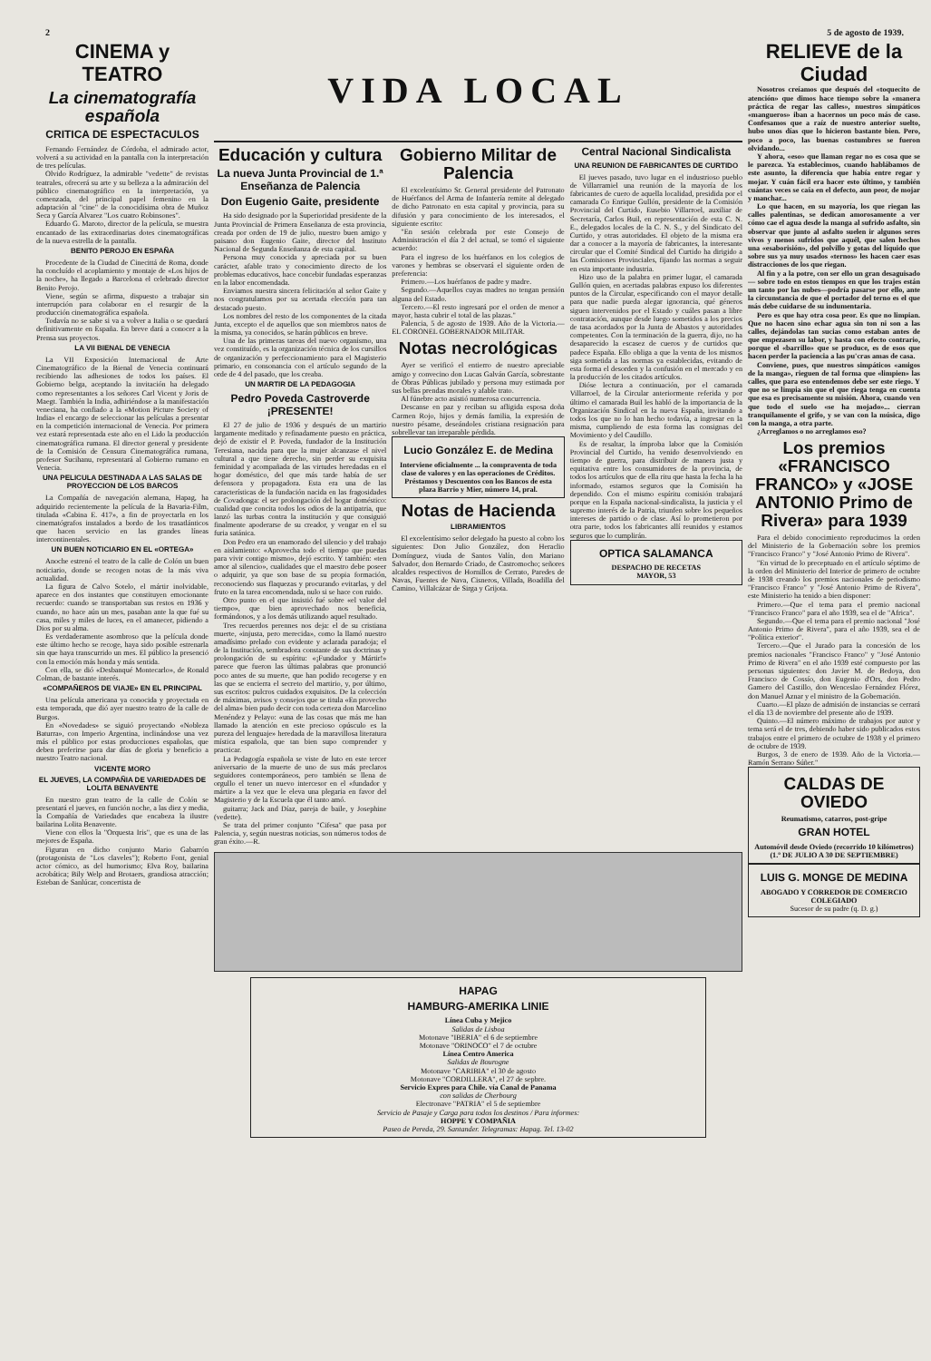2 5 de agosto de 1939.
CINEMA y TEATRO
La cinematografía española
CRITICA DE ESPECTACULOS
Fernando Fernández de Córdoba, el admirado actor, volverá a su actividad en la pantalla con la interpretación de tres películas.
Olvido Rodríguez, la admirable "vedette" de revistas teatrales, ofrecerá su arte y su belleza a la admiración del público cinematográfico en la interpretación, ya comenzada, del principal papel femenino en la adaptación al "cine" de la conocidísima obra de Muñoz Seca y García Alvarez "Los cuatro Robinsones".
Eduardo G. Maroto, director de la película, se muestra encantado de las extraordinarias dotes cinematográficas de la nueva estrella de la pantalla.
BENITO PEROJO EN ESPAÑA
Procedente de la Ciudad de Cinecittá de Roma, donde ha concluído el acoplamiento y montaje de «Los hijos de la noche», ha llegado a Barcelona el celebrado director Benito Perojo.
Viene, según se afirma, dispuesto a trabajar sin interrupción para colaborar en el resurgir de la producción cinematográfica española.
Todavía no se sabe si va a volver a Italia o se quedará definitivamente en España. En breve dará a conocer a la Prensa sus proyectos.
LA VII BIENAL DE VENECIA
La VII Exposición Internacional de Arte Cinematográfico de la Bienal de Venecia continuará recibiendo las adhesiones de todos los países. El Gobierno belga, aceptando la invitación ha delegado como representantes a los señores Carl Vicent y Joris de Maegt. También la India, adhiriéndose a la manifestación veneciana, ha confiado a la «Motion Picture Society of India» el encargo de seleccionar las películas a presentar en la competición internacional de Venecia. Por primera vez estará representada este año en el Lido la producción cinematográfica rumana. El director general y presidente de la Comisión de Censura Cinematográfica rumana, profesor Sucihanu, representará al Gobierno rumano en Venecia.
UNA PELICULA DESTINADA A LAS SALAS DE PROYECCION DE LOS BARCOS
La Compañía de navegación alemana, Hapag, ha adquirido recientemente la película de la Bavaria-Film, titulada «Cabina E. 417», a fin de proyectarla en los cinematógrafos instalados a bordo de los trasatlánticos que hacen servicio en las grandes líneas intercontinentales.
UN BUEN NOTICIARIO EN EL «ORTEGA»
Anoche estrenó el teatro de la calle de Colón un buen noticiario, donde se recogen notas de la más viva actualidad.
La figura de Calvo Sotelo, el mártir inolvidable, aparece en dos instantes que constituyen emocionante recuerdo: cuando se transportaban sus restos en 1936 y cuando, no hace aún un mes, pasaban ante la que fué su casa, miles y miles de luces, en el amanecer, pidiendo a Dios por su alma.
Es verdaderamente asombroso que la película donde este último hecho se recoge, haya sido posible estrenarla sin que haya transcurrido un mes. El público la presenció con la emoción más honda y más sentida.
Con ella, se dió «Desbanqué Montecarlo», de Ronald Colman, de bastante interés.
«COMPAÑEROS DE VIAJE» EN EL PRINCIPAL
Una película americana ya conocida y proyectada en esta temporada, que dió ayer nuestro teatro de la calle de Burgos.
En «Novedades» se siguió proyectando «Nobleza Baturra», con Imperio Argentina, inclinándose una vez más el público por estas producciones españolas, que deben preferirse para dar días de gloria y beneficio a nuestro Teatro nacional.
VICENTE MORO
EL JUEVES, LA COMPAÑIA DE VARIEDADES DE LOLITA BENAVENTE
En nuestro gran teatro de la calle de Colón se presentará el jueves, en función noche, a las diez y media, la Compañía de Variedades que encabeza la ilustre bailarina Lolita Benavente.
Viene con ellos la "Orquesta Iris", que es una de las mejores de España.
Figuran en dicho conjunto Mario Gabarrón (protagonista de "Los claveles"); Roberto Font, genial actor cómico, as del humorismo; Elva Roy, bailarina acrobática; Bily Welp and Brotaers, grandiosa atracción; Esteban de Sanlúcar, concertista de
VIDA LOCAL
Educación y cultura
La nueva Junta Provincial de 1.ª Enseñanza de Palencia
Don Eugenio Gaite, presidente
Ha sido designado por la Superioridad presidente de la Junta Provincial de Primera Enseñanza de esta provincia, creada por orden de 19 de julio, nuestro buen amigo y paisano don Eugenio Gaite, director del Instituto Nacional de Segunda Enseñanza de esta capital.
Persona muy conocida y apreciada por su buen carácter, afable trato y conocimiento directo de los problemas educativos, hace concebir fundadas esperanzas en la labor encomendada.
Enviamos nuestra sincera felicitación al señor Gaite y nos congratulamos por su acertada elección para tan destacado puesto.
Los nombres del resto de los componentes de la citada Junta, excepto el de aquellos que son miembros natos de la misma, ya conocidos, se harán públicos en breve.
Una de las primeras tareas del nuevo organismo, una vez constituído, es la organización técnica de los cursillos de organización y perfeccionamiento para el Magisterio primario, en consonancia con el artículo segundo de la orde de 4 del pasado, que los creaba.
UN MARTIR DE LA PEDAGOGIA
Pedro Poveda Castroverde ¡PRESENTE!
El 27 de julio de 1936 y después de un martirio largamente meditado y refinadamente puesto en práctica, dejó de existir el P. Poveda, fundador de la Institución Teresiana, nacida para que la mujer alcanzase el nivel cultural a que tiene derecho, sin perder su exquisita feminidad y acompañada de las virtudes heredadas en el hogar doméstico, del que más tarde había de ser defensora y propagadora. Esta era una de las características de la fundación nacida en las fragosidades de Covadonga: el ser prolongación del hogar doméstico: cualidad que concita todos los odios de la antipatria, que lanzó las turbas contra la institución y que consiguió finalmente apoderarse de su creador, y vengar en el su furia satánica.
Don Pedro era un enamorado del silencio y del trabajo en aislamiento: «Aprovecha todo el tiempo que puedas para vivir contigo mismo», dejó escrito. Y también: «ten amor al silencio», cualidades que el maestro debe poseer o adquirir, ya que son base de su propia formación, reconociendo sus flaquezas y procurando evitarlas, y del fruto en la tarea encomendada, nulo si se hace con ruido.
Otro punto en el que insistió fué sobre «el valor del tiempo», que bien aprovechado nos beneficia, formándonos, y a los demás utilizando aquel resultado.
Tres recuerdos perennes nos deja: el de su cristiana muerte, «injusta, pero merecida», como la llamó nuestro amadísimo prelado con evidente y aclarada paradoja; el de la Institución, sembradora constante de sus doctrinas y prolongación de su espíritu: «¡Fundador y Mártir!» parece que fueron las últimas palabras que pronunció poco antes de su muerte, que han podido recogerse y en las que se encierra el secreto del martirio, y, por último, sus escritos: pulcros cuidados exquisitos. De la colección de máximas, avisos y consejos que se titula «En provecho del alma» bien pudo decir con toda certeza don Marcelino Menéndez y Pelayo: «una de las cosas que más me han llamado la atención en este precioso opúsculo es la pureza del lenguaje» heredada de la maravillosa literatura mística española, que tan bien supo comprender y practicar.
La Pedagogía española se viste de luto en este tercer aniversario de la muerte de uno de sus más preclaros seguidores contemporáneos, pero también se llena de orgullo el tener un nuevo intercesor en el «fundador y mártir» a la vez que le eleva una plegaria en favor del Magisterio y de la Escuela que él tanto amó.
guitarra; Jack and Díaz, pareja de baile, y Josephine (vedette).
Se trata del primer conjunto "Cifesa" que pasa por Palencia, y, según nuestras noticias, son números todos de gran éxito.—R.
Gobierno Militar de Palencia
El excelentísimo Sr. General presidente del Patronato de Huérfanos del Arma de Infantería remite al delegado de dicho Patronato en esta capital y provincia, para su difusión y para conocimiento de los interesados, el siguiente escrito:
"En sesión celebrada por este Consejo de Administración el día 2 del actual, se tomó el siguiente acuerdo:
Para el ingreso de los huérfanos en los colegios de varones y hembras se observará el siguiente orden de preferencia:
Primero.—Los huérfanos de padre y madre.
Segundo.—Aquellos cuyas madres no tengan pensión alguna del Estado.
Tercero.—El resto ingresará por el orden de menor a mayor, hasta cubrir el total de las plazas."
Palencia, 5 de agosto de 1939. Año de la Victoria.—EL CORONEL GOBERNADOR MILITAR.
Notas necrológicas
Ayer se verificó el entierro de nuestro apreciable amigo y convecino don Lucas Galván García, sobrestante de Obras Públicas jubilado y persona muy estimada por sus bellas prendas morales y afable trato.
Al fúnebre acto asistió numerosa concurrencia.
Descanse en paz y reciban su afligida esposa doña Carmen Rojo, hijos y demás familia, la expresión de nuestro pésame, deseándoles cristiana resignación para sobrellevar tan irreparable pérdida.
Lucio González E. de Medina
Interviene oficialmente ... la compraventa de toda clase de valores y en las operaciones de Créditos. Préstamos y Descuentos con los Bancos de esta plaza Barrio y Mier, número 14, pral.
Notas de Hacienda
LIBRAMIENTOS
El excelentísimo señor delegado ha puesto al cobro los siguientes: Don Julio González, don Heraclio Domínguez, viuda de Santos Valín, don Mariano Salvador, don Bernardo Criado, de Castromocho; señores alcaldes respectivos de Hornillos de Cerrato, Paredes de Navas, Fuentes de Nava, Cisneros, Villada, Boadilla del Camino, Villalcázar de Sirga y Grijota.
Central Nacional Sindicalista
UNA REUNION DE FABRICANTES DE CURTIDO
El jueves pasado, tuvo lugar en el industrioso pueblo de Villarramiel una reunión de la mayoría de los fabricantes de cuero de aquella localidad, presidida por el camarada Co Enrique Gullón, presidente de la Comisión Provincial del Curtido, Eusebio Villarroel, auxiliar de Secretaría, Carlos Buil, en representación de esta C. N. E., delegados locales de la C. N. S., y del Sindicato del Curtido, y otras autoridades. El objeto de la misma era dar a conocer a la mayoría de fabricantes, la interesante circular que el Comité Sindical del Curtido ha dirigido a las Comisiones Provinciales, fijando las normas a seguir en esta importante industria.
Hizo uso de la palabra en primer lugar, el camarada Gullón quien, en acertadas palabras expuso los diferentes puntos de la Circular, especificando con el mayor detalle para que nadie pueda alegar ignorancia, qué géneros siguen intervenidos por el Estado y cuáles pasan a libre contratación, aunque desde luego sometidos a los precios de tasa acordados por la Junta de Abastos y autoridades competentes. Con la terminación de la guerra, dijo, no ha desaparecido la escasez de cueros y de curtidos que padece España. Ello obliga a que la venta de los mismos siga sometida a las normas ya establecidas, evitando de esta forma el desorden y la confusión en el mercado y en la producción de los citados artículos.
Dióse lectura a continuación, por el camarada Villarroel, de la Circular anteriormente referida y por último el camarada Buil les habló de la importancia de la Organización Sindical en la nueva España, invitando a todos los que no lo han hecho todavía, a ingresar en la misma, cumpliendo de esta forma las consignas del Movimiento y del Caudillo.
Es de resaltar, la ímproba labor que la Comisión Provincial del Curtido, ha venido desenvolviendo en tiempo de guerra, para distribuir de manera justa y equitativa entre los consumidores de la provincia, de todos los artículos que de ella ritu que hasta la fecha la ha informado, estamos seguros que la Comisión ha dependido. Con el mismo espíritu comisión trabajará porque en la España nacional-sindicalista, la justicia y el supremo interés de la Patria, triunfen sobre los pequeños intereses de partido o de clase. Así lo prometieron por otra parte, todos los fabricantes allí reunidos y estamos seguros que lo cumplirán.
OPTICA SALAMANCA
DESPACHO DE RECETAS
MAYOR, 53
HAPAG
HAMBURG-AMERIKA LINIE
Línea Cuba y Mejico
Salidas de Lisboa
Motonave "IBERIA" el 6 de septiembre
Motonave "ORINOCO" el 7 de octubre
Línea Centro America
Salidas de Bourogne
Motonave "CARIBIA" el 30 de agosto
Motonave "CORDILLERA", el 27 de sepbre.
Servicio Expres para Chile. vía Canal de Panama
con salidas de Cherbourg
Electronave "PATRIA" el 5 de septiembre
Servicio de Pasaje y Carga para todos los destinos / Para informes:
HOPPE Y COMPAÑIA
Paseo de Pereda, 29. Santander. Telegramas: Hapag. Tel. 13-02
RELIEVE de la Ciudad
Nosotros creíamos que después del «toquecito de atención» que dimos hace tiempo sobre la «manera práctica de regar las calles», nuestros simpáticos «mangueros» iban a hacernos un poco más de caso. Confesamos que a raíz de nuestro anterior suelto, hubo unos días que lo hicieron bastante bien. Pero, poco a poco, las buenas costumbres se fueron olvidando...
Y ahora, «eso» que llaman regar no es cosa que se le parezca. Ya establecimos, cuando hablábamos de este asunto, la diferencia que había entre regar y mojar. Y cuán fácil era hacer esto último, y también cuántas veces se caía en el defecto, aun peor, de mojar y manchar...
Lo que hacen, en su mayoría, los que riegan las calles palentinas, se dedican amorosamente a ver cómo cae el agua desde la manga al sufrido asfalto, sin observar que junto al asfalto suelen ir algunos seres vivos y menos sufridos que aquél, que salen hechos una «esaborisión», del polvillo y gotas del líquido que sobre sus ya muy usados «ternos» les hacen caer esas distracciones de los que riegan.
Al fin y a la potre, con ser ello un gran desaguisado — sobre todo en estos tiempos en que los trajes están un tanto por las nubes—podría pasarse por ello, ante la circunstancia de que el portador del terno es el que más debe cuidarse de su indumentaria.
Pero es que hay otra cosa peor. Es que no limpian. Que no hacen sino echar agua sin ton ni son a las calles, dejándolas tan sucias como estaban antes de que empezasen su labor, y hasta con efecto contrario, porque el «barrillo» que se produce, es de esos que hacen perder la paciencia a las pu'cras amas de casa.
Conviene, pues, que nuestros simpáticos «amigos de la manga», rieguen de tal forma que «limpien» las calles, que para eso entendemos debe ser este riego. Y que no se limpia sin que el que riega tenga en cuenta que esa es precisamente su misión. Ahora, cuando ven que todo el suelo «se ha mojado»... cierran tranquilamente el grifo, y se van con la música, digo con la manga, a otra parte.
¿Arreglamos o no arreglamos eso?
Los premios «FRANCISCO FRANCO» y «JOSE ANTONIO Primo de Rivera» para 1939
Para el debido conocimiento reproducimos la orden del Ministerio de la Gobernación sobre los premios "Francisco Franco" y "José Antonio Primo de Rivera".
"En virtud de lo preceptuado en el artículo séptimo de la orden del Ministerio del Interior de primero de octubre de 1938 creando los premios nacionales de periodismo "Francisco Franco" y "José Antonio Primo de Rivera", este Ministerio ha tenido a bien disponer:
Primero.—Que el tema para el premio nacional "Francisco Franco" para el año 1939, sea el de "Africa".
Segundo.—Que el tema para el premio nacional "José Antonio Primo de Rivera", para el año 1939, sea el de "Política exterior".
Tercero.—Que el Jurado para la concesión de los premios nacionales "Francisco Franco" y "José Antonio Primo de Rivera" en el año 1939 esté compuesto por las personas siguientes: don Javier M. de Bedoya, don Francisco de Cossío, don Eugenio d'Ors, don Pedro Gamero del Castillo, don Wenceslao Fernández Flórez, don Manuel Aznar y el ministro de la Gobernación.
Cuarto.—El plazo de admisión de instancias se cerrará el día 13 de noviembre del presente año de 1939.
Quinto.—El número máximo de trabajos por autor y tema será el de tres, debiendo haber sido publicados estos trabajos entre el primero de octubre de 1938 y el primero de octubre de 1939.
Burgos, 3 de enero de 1939. Año de la Victoria.—Ramón Serrano Súñer."
CALDAS DE OVIEDO
Reumatismo, catarros, post-gripe
GRAN HOTEL
Automóvil desde Oviedo (recorrido 10 kilómetros)
(1.º DE JULIO A 30 DE SEPTIEMBRE)
LUIS G. MONGE DE MEDINA
ABOGADO Y CORREDOR DE COMERCIO COLEGIADO
Sucesor de su padre (q. D. g.)